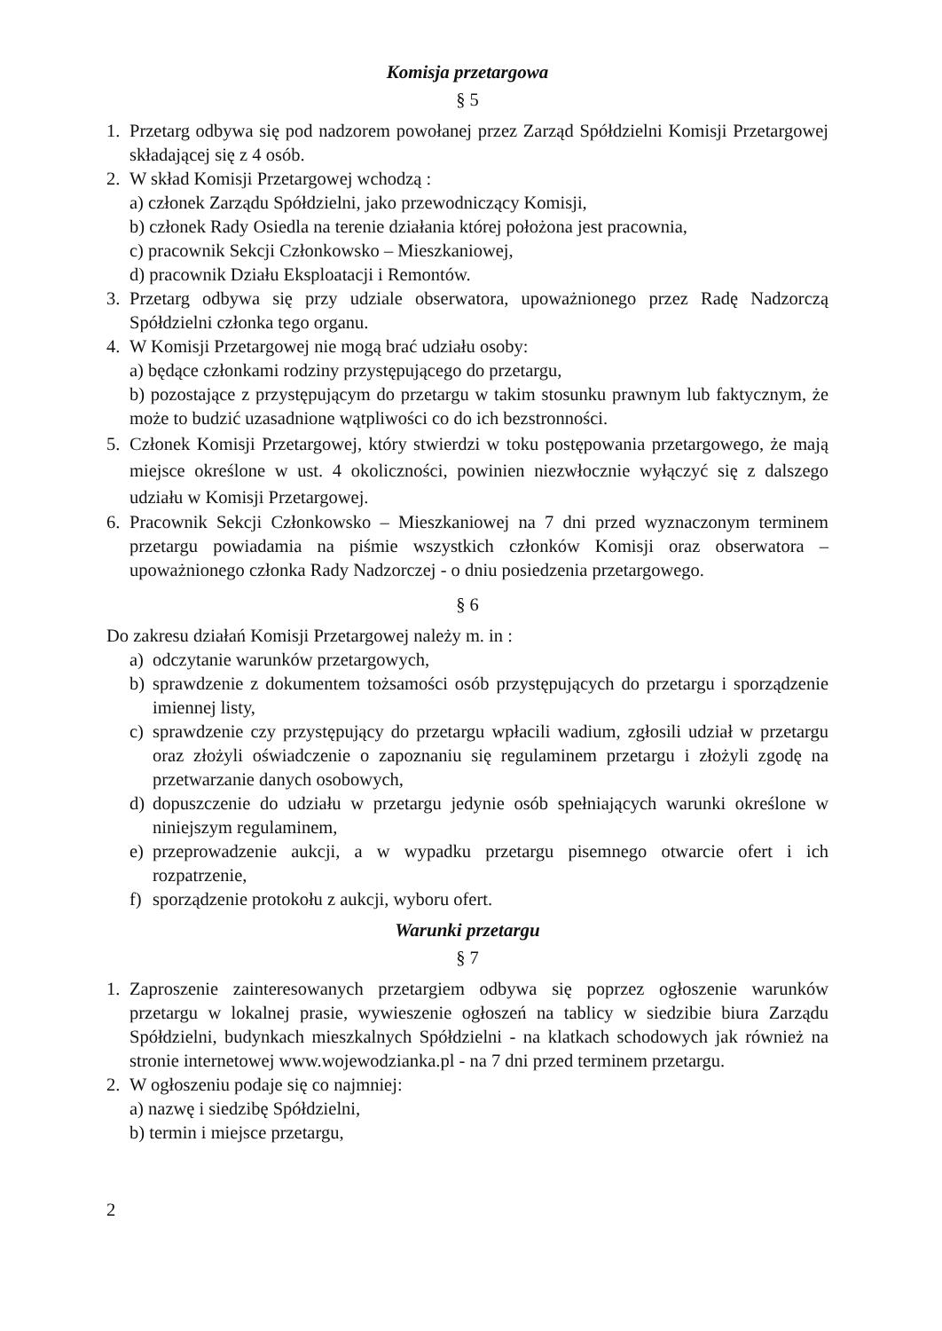Komisja przetargowa
§ 5
1. Przetarg odbywa się pod nadzorem powołanej przez Zarząd Spółdzielni Komisji Przetargowej składającej się z 4 osób.
2. W skład Komisji Przetargowej wchodzą :
a) członek Zarządu Spółdzielni, jako przewodniczący Komisji,
b) członek Rady Osiedla na terenie działania której położona jest pracownia,
c) pracownik Sekcji Członkowsko – Mieszkaniowej,
d) pracownik Działu Eksploatacji i Remontów.
3. Przetarg odbywa się przy udziale obserwatora, upoważnionego przez Radę Nadzorczą Spółdzielni członka tego organu.
4. W Komisji Przetargowej nie mogą brać udziału osoby:
a) będące członkami rodziny przystępującego do przetargu,
b) pozostające z przystępującym do przetargu w takim stosunku prawnym lub faktycznym, że może to budzić uzasadnione wątpliwości co do ich bezstronności.
5. Członek Komisji Przetargowej, który stwierdzi w toku postępowania przetargowego, że mają miejsce określone w ust. 4 okoliczności, powinien niezwłocznie wyłączyć się z dalszego udziału w Komisji Przetargowej.
6. Pracownik Sekcji Członkowsko – Mieszkaniowej na 7 dni przed wyznaczonym terminem przetargu powiadamia na piśmie wszystkich członków Komisji oraz obserwatora – upoważnionego członka Rady Nadzorczej - o dniu posiedzenia przetargowego.
§ 6
Do zakresu działań Komisji Przetargowej należy m. in :
a) odczytanie warunków przetargowych,
b) sprawdzenie z dokumentem tożsamości osób przystępujących do przetargu i sporządzenie imiennej listy,
c) sprawdzenie czy przystępujący do przetargu wpłacili wadium, zgłosili udział w przetargu oraz złożyli oświadczenie o zapoznaniu się regulaminem przetargu i złożyli zgodę na przetwarzanie danych osobowych,
d) dopuszczenie do udziału w przetargu jedynie osób spełniających warunki określone w niniejszym regulaminem,
e) przeprowadzenie aukcji, a w wypadku przetargu pisemnego otwarcie ofert i ich rozpatrzenie,
f) sporządzenie protokołu z aukcji, wyboru ofert.
Warunki przetargu
§ 7
1. Zaproszenie zainteresowanych przetargiem odbywa się poprzez ogłoszenie warunków przetargu w lokalnej prasie, wywieszenie ogłoszeń na tablicy w siedzibie biura Zarządu Spółdzielni, budynkach mieszkalnych Spółdzielni - na klatkach schodowych jak również na stronie internetowej www.wojewodzianka.pl - na 7 dni przed terminem przetargu.
2. W ogłoszeniu podaje się co najmniej:
a) nazwę i siedzibę Spółdzielni,
b) termin i miejsce przetargu,
2